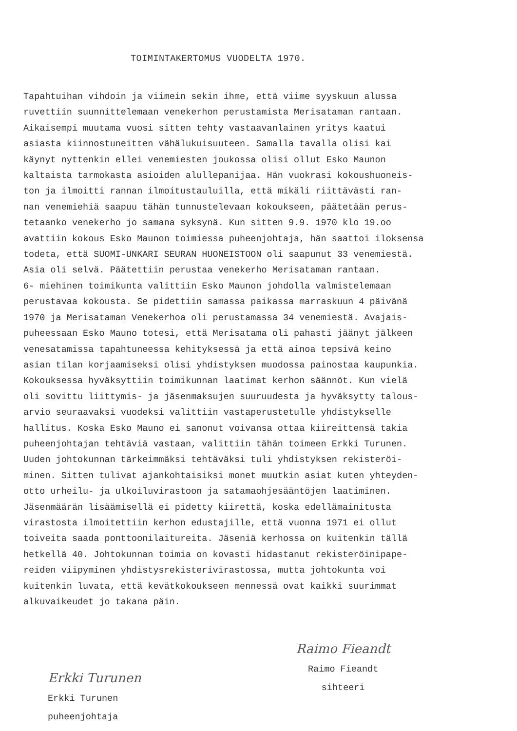TOIMINTAKERTOMUS VUODELTA 1970.
Tapahtuihan vihdoin ja viimein sekin ihme, että viime syyskuun alussa ruvettiin suunnittelemaan venekerhon perustamista Merisataman rantaan. Aikaisempi muutama vuosi sitten tehty vastaavanlainen yritys kaatui asiasta kiinnostuneitten vähälukuisuuteen. Samalla tavalla olisi kai käynyt nyttenkin ellei venemiesten joukossa olisi ollut Esko Maunon kaltaista tarmokasta asioiden alullepanijaa. Hän vuokrasi kokoushuoneis- ton ja ilmoitti rannan ilmoitustauluilla, että mikäli riittävästi ran- nan venemiehiä saapuu tähän tunnustelevaan kokoukseen, päätetään perus- tetaanko venekerho jo samana syksynä. Kun sitten 9.9. 1970 klo 19.oo avattiin kokous Esko Maunon toimiessa puheenjohtaja, hän saattoi iloksensa todeta, että SUOMI-UNKARI SEURAN HUONEISTOON oli saapunut 33 venemiestä. Asia oli selvä. Päätettiin perustaa venekerho Merisataman rantaan. 6- miehinen toimikunta valittiin Esko Maunon johdolla valmistelemaan perustavaa kokousta. Se pidettiin samassa paikassa marraskuun 4 päivänä 1970 ja Merisataman Venekerhoa oli perustamassa 34 venemiestä. Avajais- puheessaan Esko Mauno totesi, että Merisatama oli pahasti jäänyt jälkeen venesatamissa tapahtuneessa kehityksessä ja että ainoa tepsivä keino asian tilan korjaamiseksi olisi yhdistyksen muodossa painostaa kaupunkia. Kokouksessa hyväksyttiin toimikunnan laatimat kerhon säännöt. Kun vielä oli sovittu liittymis- ja jäsenmaksujen suuruudesta ja hyväksytty talous- arvio seuraavaksi vuodeksi valittiin vastaperustetulle yhdistykselle hallitus. Koska Esko Mauno ei sanonut voivansa ottaa kiireittensä takia puheenjohtajan tehtäviä vastaan, valittiin tähän toimeen Erkki Turunen. Uuden johtokunnan tärkeimmäksi tehtäväksi tuli yhdistyksen rekisteröi- minen. Sitten tulivat ajankohtaisiksi monet muutkin asiat kuten yhteyden- otto urheilu- ja ulkoiluvirastoon ja satamaohjesääntöjen laatiminen. Jäsenmäärän lisäämisellä ei pidetty kiirettä, koska edellämainitusta virastosta ilmoitettiin kerhon edustajille, että vuonna 1971 ei ollut toiveita saada ponttoonilaitureita. Jäseniä kerhossa on kuitenkin tällä hetkellä 40. Johtokunnan toimia on kovasti hidastanut rekisteröinipape- reiden viipyminen yhdistysrekisterivirastossa, mutta johtokunta voi kuitenkin luvata, että kevätkokoukseen mennessä ovat kaikki suurimmat alkuvaikeudet jo takana päin.
Erkki Turunen
Erkki Turunen
puheenjohtaja
Raimo Fieandt
Raimo Fieandt
sihteeri